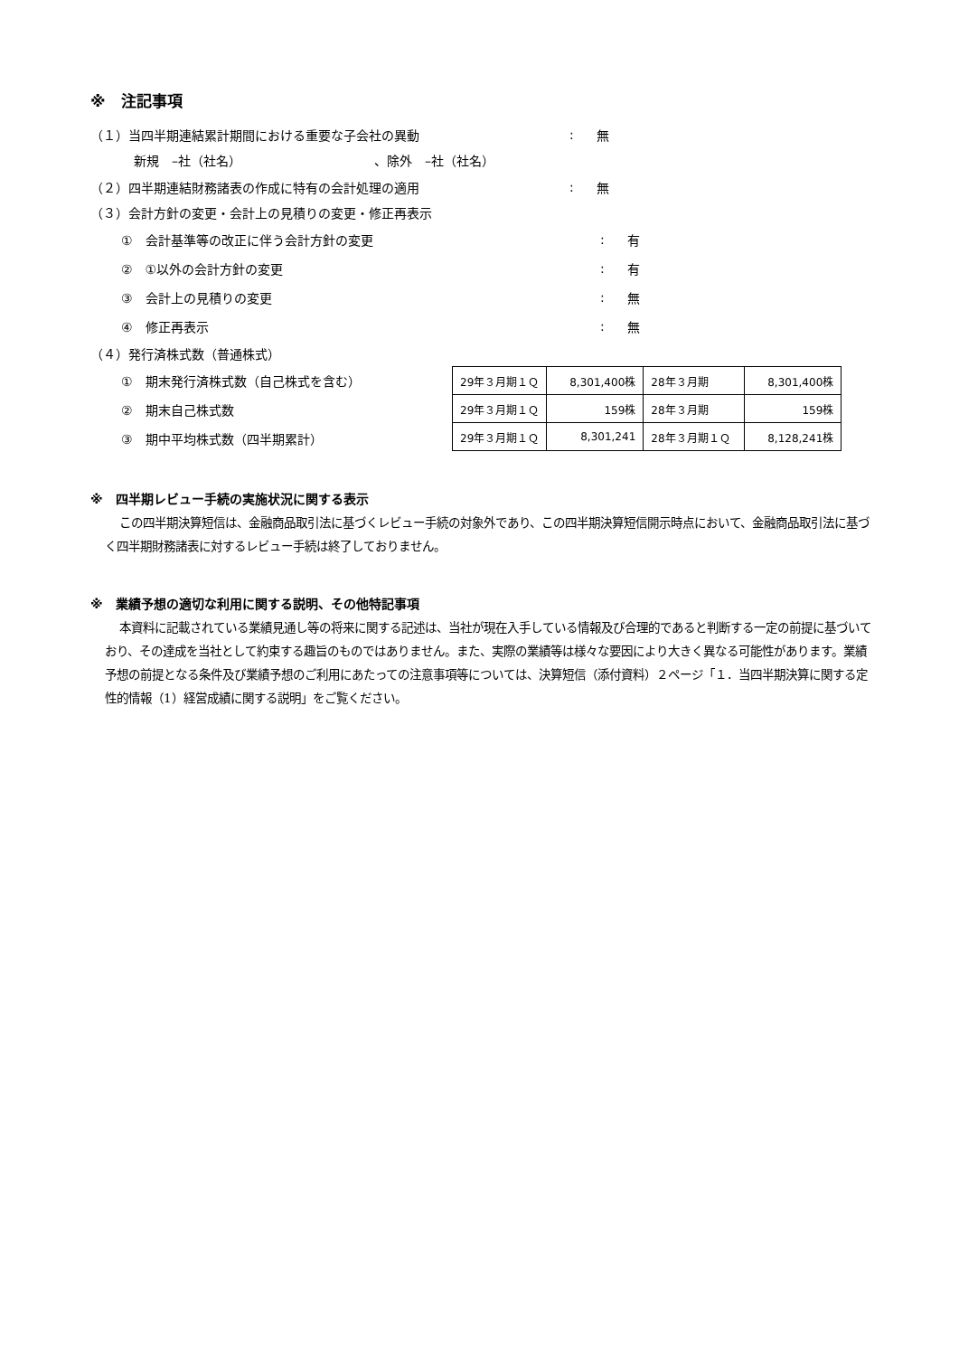※　注記事項
（１）当四半期連結累計期間における重要な子会社の異動: 無
新規　–社（社名）　　　　　　　　　　　、除外　–社（社名）
（２）四半期連結財務諸表の作成に特有の会計処理の適用: 無
（３）会計方針の変更・会計上の見積りの変更・修正再表示
①　会計基準等の改正に伴う会計方針の変更: 有
②　①以外の会計方針の変更: 有
③　会計上の見積りの変更: 無
④　修正再表示: 無
（４）発行済株式数（普通株式）
①　期末発行済株式数（自己株式を含む）
②　期末自己株式数
③　期中平均株式数（四半期累計）
| 29年３月期１Ｑ | 8,301,400株 | 28年３月期 | 8,301,400株 |
| 29年３月期１Ｑ | 159株 | 28年３月期 | 159株 |
| 29年３月期１Ｑ | 8,301,241 | 28年３月期１Ｑ | 8,128,241株 |
※　四半期レビュー手続の実施状況に関する表示
この四半期決算短信は、金融商品取引法に基づくレビュー手続の対象外であり、この四半期決算短信開示時点において、金融商品取引法に基づく四半期財務諸表に対するレビュー手続は終了しておりません。
※　業績予想の適切な利用に関する説明、その他特記事項
本資料に記載されている業績見通し等の将来に関する記述は、当社が現在入手している情報及び合理的であると判断する一定の前提に基づいており、その達成を当社として約束する趣旨のものではありません。また、実際の業績等は様々な要因により大きく異なる可能性があります。業績予想の前提となる条件及び業績予想のご利用にあたっての注意事項等については、決算短信（添付資料）２ページ「１．当四半期決算に関する定性的情報（1）経営成績に関する説明」をご覧ください。